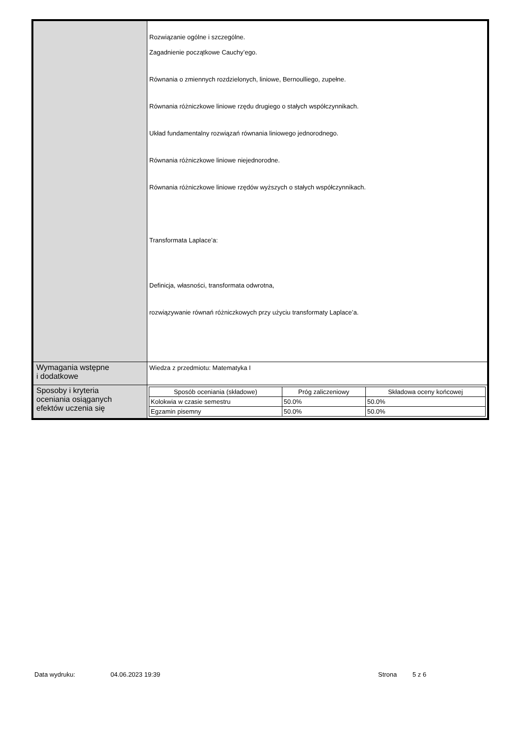| | Rozwiązanie ogólne i szczególne. Zagadnienie początkowe Cauchy’ego. Równania o zmiennych rozdzielonych, liniowe, Bernoulliego, zupełne. Równania różniczkowe liniowe rzędu drugiego o stałych współczynnikach. Układ fundamentalny rozwiązań równania liniowego jednorodnego. Równania różniczkowe liniowe niejednorodne. Równania różniczkowe liniowe rzędów wyższych o stałych współczynnikach. Transformata Laplace’a: Definicja, własności, transformata odwrotna, rozwiązywanie równań różniczkowych przy użyciu transformaty Laplace’a. |
| Wymagania wstępne i dodatkowe | Wiedza z przedmiotu: Matematyka I |
| Sposoby i kryteria oceniania osiąganych efektów uczenia się | / Sposób oceniania (składowe) / Próg zaliczeniowy / Składowa oceny końcowej / / --- / --- / --- / / Kolokwia w czasie semestru / 50.0% / 50.0% / / Egzamin pisemny / 50.0% / 50.0% / |
Data wydruku: 04.06.2023 19:39 Strona 5 z 6